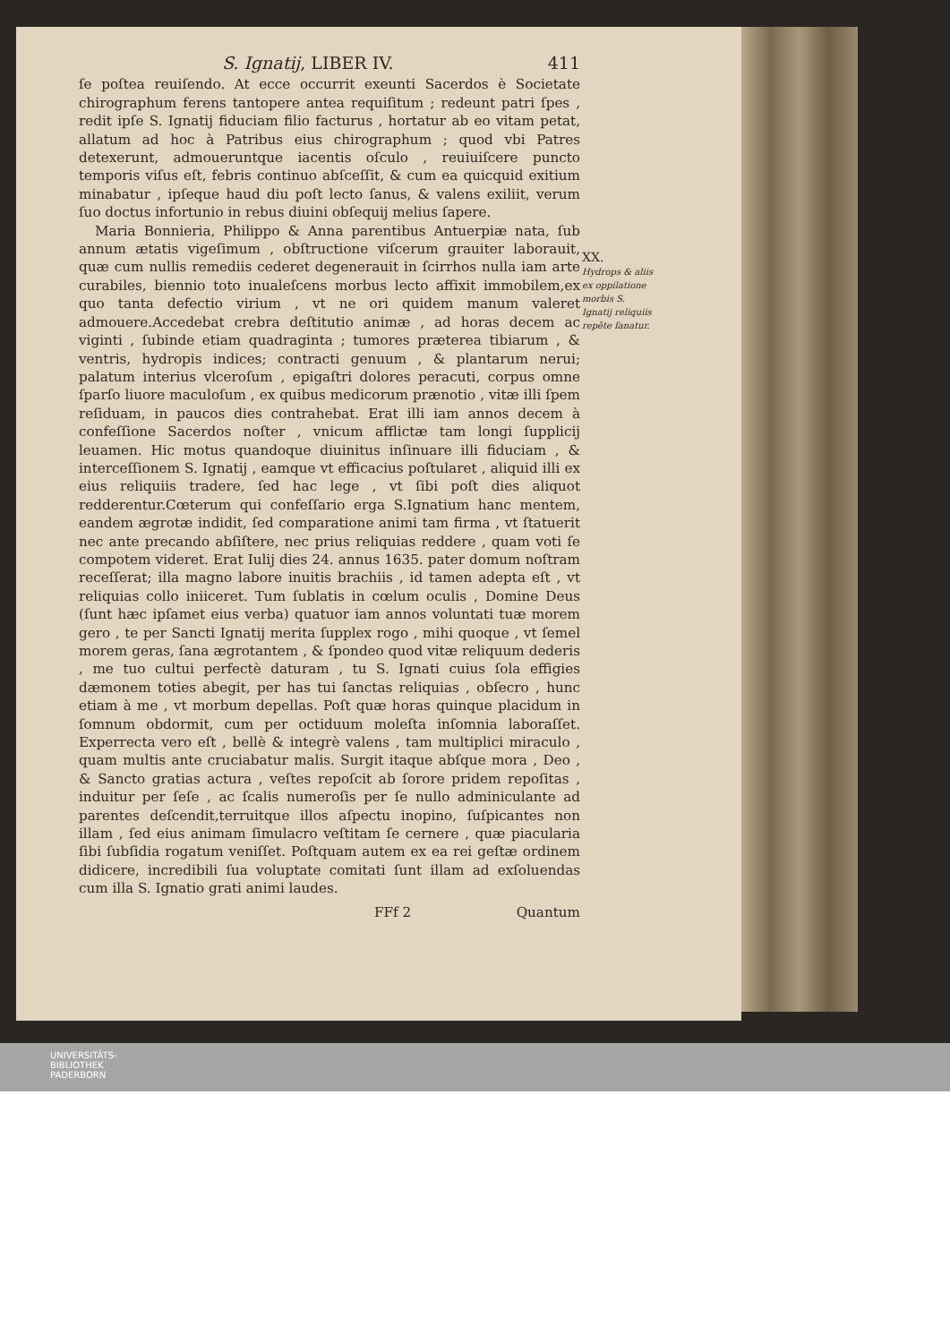S. Ignatij, LIBER IV. 411
ſe poſtea reuiſendo. At ecce occurrit exeunti Sacerdos è Societate chirographum ferens tantopere antea requiſitum ; redeunt patri ſpes , redit ipſe S. Ignatij fiduciam filio facturus , hortatur ab eo vitam petat, allatum ad hoc à Patribus eius chirographum ; quod vbi Patres detexerunt, admoueruntque iacentis oſculo , reuiuiſcere puncto temporis viſus eſt, febris continuo abſceſſit, & cum ea quicquid exitium minabatur , ipſeque haud diu poſt lecto ſanus, & valens exiliit, verum ſuo doctus infortunio in rebus diuini obſequij melius ſapere.
Maria Bonnieria, Philippo & Anna parentibus Antuerpiæ nata, ſub annum ætatis vigeſimum , obſtructione viſcerum grauiter laborauit, quæ cum nullis remediis cederet degenerauit in ſcirrhos nulla iam arte curabiles, biennio toto inualeſcens morbus lecto affixit immobilem,ex quo tanta defectio virium , vt ne ori quidem manum valeret admouere.Accedebat crebra deſtitutio animæ , ad horas decem ac viginti , ſubinde etiam quadraginta ; tumores præterea tibiarum , & ventris, hydropis indices; contracti genuum , & plantarum nerui; palatum interius vlceroſum , epigaſtri dolores peracuti, corpus omne ſparſo liuore maculoſum , ex quibus medicorum prænotio , vitæ illi ſpem reſiduam, in paucos dies contrahebat. Erat illi iam annos decem à confeſſione Sacerdos noſter , vnicum afflictæ tam longi ſupplicij leuamen. Hic motus quandoque diuinitus inſinuare illi fiduciam , & interceſſionem S. Ignatij , eamque vt efficacius poſtularet , aliquid illi ex eius reliquiis tradere, ſed hac lege , vt ſibi poſt dies aliquot redderentur.Cœterum qui confeſſario erga S.Ignatium hanc mentem, eandem ægrotæ indidit, ſed comparatione animi tam firma , vt ſtatuerit nec ante precando abſiſtere, nec prius reliquias reddere , quam voti ſe compotem videret. Erat Iulij dies 24. annus 1635. pater domum noſtram receſſerat; illa magno labore inuitis brachiis , id tamen adepta eſt , vt reliquias collo iniiceret. Tum ſublatis in cœlum oculis , Domine Deus (ſunt hæc ipſamet eius verba) quatuor iam annos voluntati tuæ morem gero , te per Sancti Ignatij merita ſupplex rogo , mihi quoque , vt ſemel morem geras, ſana ægrotantem , & ſpondeo quod vitæ reliquum dederis , me tuo cultui perfectè daturam , tu S. Ignati cuius ſola effigies dæmonem toties abegit, per has tui ſanctas reliquias , obſecro , hunc etiam à me , vt morbum depellas. Poſt quæ horas quinque placidum in ſomnum obdormit, cum per octiduum moleſta inſomnia laboraſſet. Experrecta vero eſt , bellè & integrè valens , tam multiplici miraculo , quam multis ante cruciabatur malis. Surgit itaque abſque mora , Deo , & Sancto gratias actura , veſtes repoſcit ab ſorore pridem repoſitas , induitur per ſeſe , ac ſcalis numeroſis per ſe nullo adminiculante ad parentes deſcendit,terruitque illos aſpectu inopino, ſuſpicantes non illam , ſed eius animam ſimulacro veſtitam ſe cernere , quæ piacularia ſibi ſubſidia rogatum veniſſet. Poſtquam autem ex ea rei geſtæ ordinem didicere, incredibili ſua voluptate comitati ſunt illam ad exſoluendas cum illa S. Ignatio grati animi laudes.
FFf 2 Quantum
XX.
Hydrops & aliis ex oppilatione morbis S. Ignatij reliquiis repẽte ſanatur.
UNIVERSITÄTS-
BIBLIOTHEK
PADERBORN